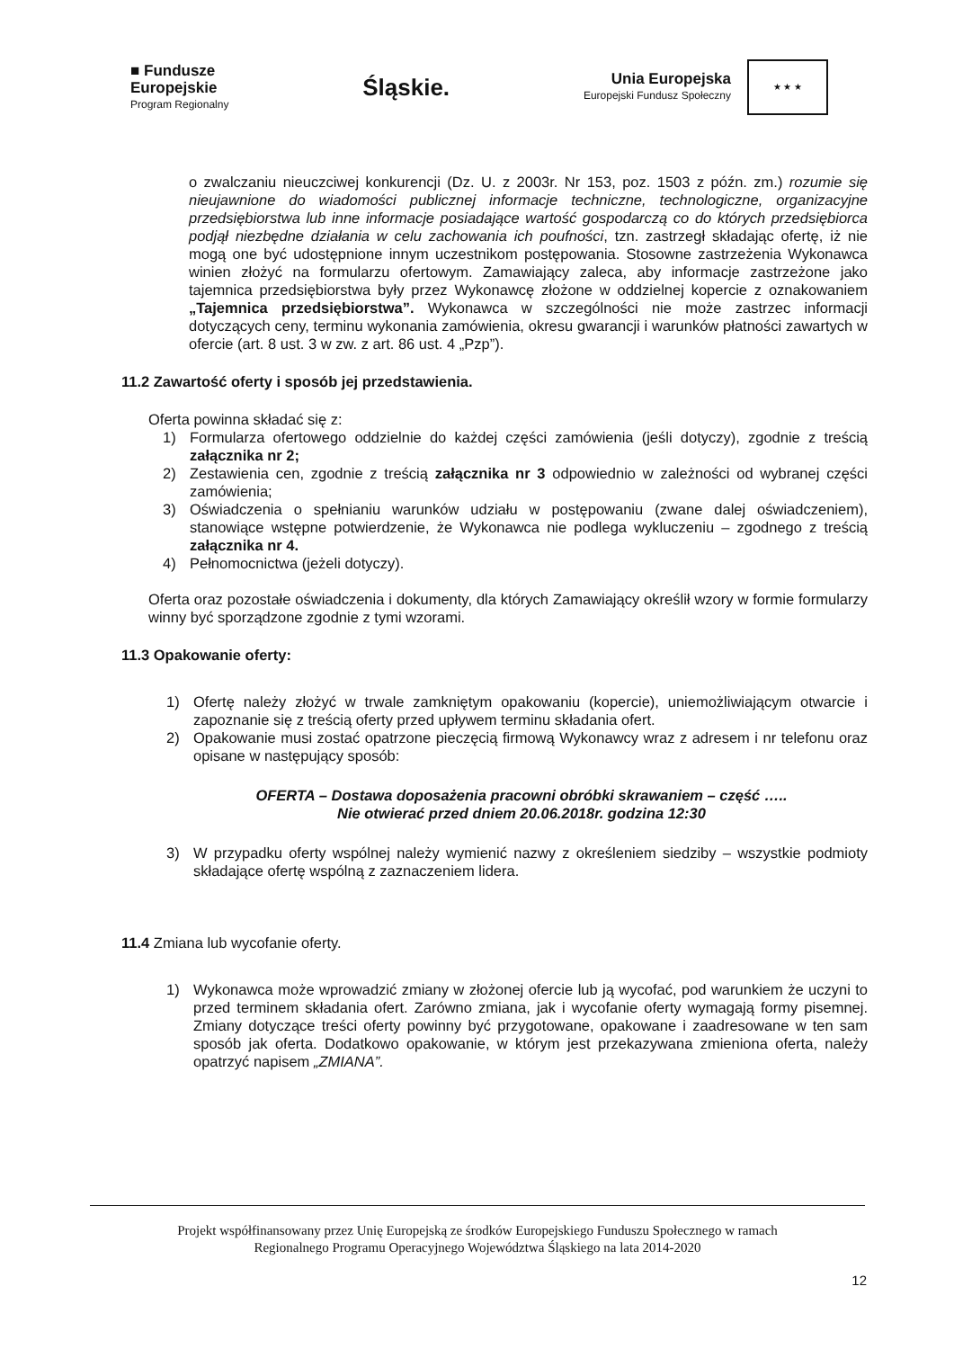■ Fundusze
Europejskie
Program Regionalny
Śląskie.
Unia Europejska
Europejski Fundusz Społeczny
★ ★ ★
o zwalczaniu nieuczciwej konkurencji (Dz. U. z 2003r. Nr 153, poz. 1503 z późn. zm.) rozumie się nieujawnione do wiadomości publicznej informacje techniczne, technologiczne, organizacyjne przedsiębiorstwa lub inne informacje posiadające wartość gospodarczą co do których przedsiębiorca podjął niezbędne działania w celu zachowania ich poufności, tzn. zastrzegł składając ofertę, iż nie mogą one być udostępnione innym uczestnikom postępowania. Stosowne zastrzeżenia Wykonawca winien złożyć na formularzu ofertowym. Zamawiający zaleca, aby informacje zastrzeżone jako tajemnica przedsiębiorstwa były przez Wykonawcę złożone w oddzielnej kopercie z oznakowaniem „Tajemnica przedsiębiorstwa”. Wykonawca w szczególności nie może zastrzec informacji dotyczących ceny, terminu wykonania zamówienia, okresu gwarancji i warunków płatności zawartych w ofercie (art. 8 ust. 3 w zw. z art. 86 ust. 4 „Pzp”).
11.2 Zawartość oferty i sposób jej przedstawienia.
Oferta powinna składać się z:
1) Formularza ofertowego oddzielnie do każdej części zamówienia (jeśli dotyczy), zgodnie z treścią załącznika nr 2;
2) Zestawienia cen, zgodnie z treścią załącznika nr 3 odpowiednio w zależności od wybranej części zamówienia;
3) Oświadczenia o spełnianiu warunków udziału w postępowaniu (zwane dalej oświadczeniem), stanowiące wstępne potwierdzenie, że Wykonawca nie podlega wykluczeniu – zgodnego z treścią załącznika nr 4.
4) Pełnomocnictwa (jeżeli dotyczy).
Oferta oraz pozostałe oświadczenia i dokumenty, dla których Zamawiający określił wzory w formie formularzy winny być sporządzone zgodnie z tymi wzorami.
11.3 Opakowanie oferty:
1) Ofertę należy złożyć w trwale zamkniętym opakowaniu (kopercie), uniemożliwiającym otwarcie i zapoznanie się z treścią oferty przed upływem terminu składania ofert.
2) Opakowanie musi zostać opatrzone pieczęcią firmową Wykonawcy wraz z adresem i nr telefonu oraz opisane w następujący sposób:
OFERTA – Dostawa doposażenia pracowni obróbki skrawaniem – część …..
Nie otwierać przed dniem 20.06.2018r. godzina 12:30
3) W przypadku oferty wspólnej należy wymienić nazwy z określeniem siedziby – wszystkie podmioty składające ofertę wspólną z zaznaczeniem lidera.
11.4 Zmiana lub wycofanie oferty.
1) Wykonawca może wprowadzić zmiany w złożonej ofercie lub ją wycofać, pod warunkiem że uczyni to przed terminem składania ofert. Zarówno zmiana, jak i wycofanie oferty wymagają formy pisemnej. Zmiany dotyczące treści oferty powinny być przygotowane, opakowane i zaadresowane w ten sam sposób jak oferta. Dodatkowo opakowanie, w którym jest przekazywana zmieniona oferta, należy opatrzyć napisem „ZMIANA”.
Projekt współfinansowany przez Unię Europejską ze środków Europejskiego Funduszu Społecznego w ramach
Regionalnego Programu Operacyjnego Województwa Śląskiego na lata 2014-2020
12